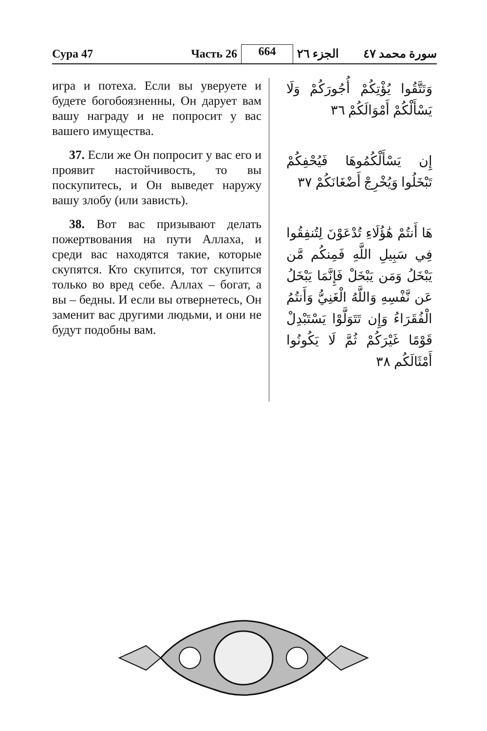Сура 47
Часть 26
664
الجزء ٢٦
سورة محمد ٤٧
игра и потеха. Если вы уверуете и будете богобоязненны, Он дарует вам вашу награду и не попросит у вас вашего имущества.
37. Если же Он попросит у вас его и проявит настойчивость, то вы поскупитесь, и Он выведет наружу вашу злобу (или зависть).
38. Вот вас призывают делать пожертвования на пути Аллаха, и среди вас находятся такие, которые скупятся. Кто скупится, тот скупится только во вред себе. Аллах – богат, а вы – бедны. И если вы отвернетесь, Он заменит вас другими людьми, и они не будут подобны вам.
وَتَتَّقُوا يُؤْتِكُمْ أُجُورَكُمْ وَلَا يَسْأَلْكُمْ أَمْوَالَكُمْ ٣٦
إِن يَسْأَلْكُمُوهَا فَيُحْفِكُمْ تَبْخَلُوا وَيُخْرِجْ أَضْغَانَكُمْ ٣٧
هَا أَنتُمْ هَٰؤُلَاءِ تُدْعَوْنَ لِتُنفِقُوا فِي سَبِيلِ اللَّهِ فَمِنكُم مَّن يَبْخَلُ وَمَن يَبْخَلْ فَإِنَّمَا يَبْخَلُ عَن نَّفْسِهِ وَاللَّهُ الْغَنِيُّ وَأَنتُمُ الْفُقَرَاءُ وَإِن تَتَوَلَّوْا يَسْتَبْدِلْ قَوْمًا غَيْرَكُمْ ثُمَّ لَا يَكُونُوا أَمْثَالَكُم ٣٨